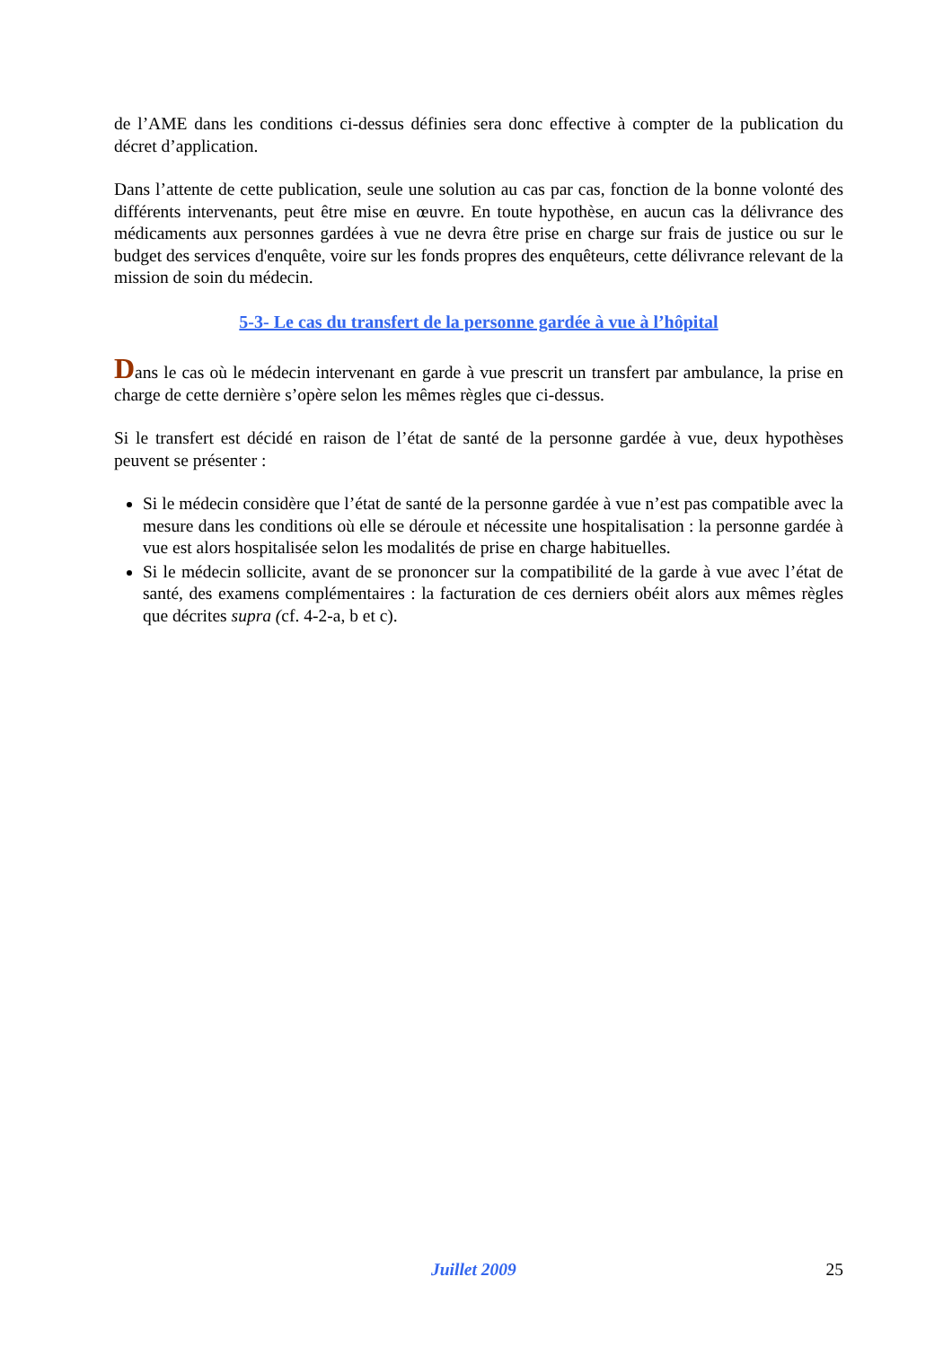de l’AME dans les conditions ci-dessus définies sera donc effective à compter de la publication du décret d’application.
Dans l’attente de cette publication, seule une solution au cas par cas, fonction de la bonne volonté des différents intervenants, peut être mise en œuvre. En toute hypothèse, en aucun cas la délivrance des médicaments aux personnes gardées à vue ne devra être prise en charge sur frais de justice ou sur le budget des services d'enquête, voire sur les fonds propres des enquêteurs, cette délivrance relevant de la mission de soin du médecin.
5-3- Le cas du transfert de la personne gardée à vue à l’hôpital
Dans le cas où le médecin intervenant en garde à vue prescrit un transfert par ambulance, la prise en charge de cette dernière s’opère selon les mêmes règles que ci-dessus.
Si le transfert est décidé en raison de l’état de santé de la personne gardée à vue, deux hypothèses peuvent se présenter :
Si le médecin considère que l’état de santé de la personne gardée à vue n’est pas compatible avec la mesure dans les conditions où elle se déroule et nécessite une hospitalisation : la personne gardée à vue est alors hospitalisée selon les modalités de prise en charge habituelles.
Si le médecin sollicite, avant de se prononcer sur la compatibilité de la garde à vue avec l’état de santé, des examens complémentaires : la facturation de ces derniers obéit alors aux mêmes règles que décrites supra (cf. 4-2-a, b et c).
Juillet 2009 25